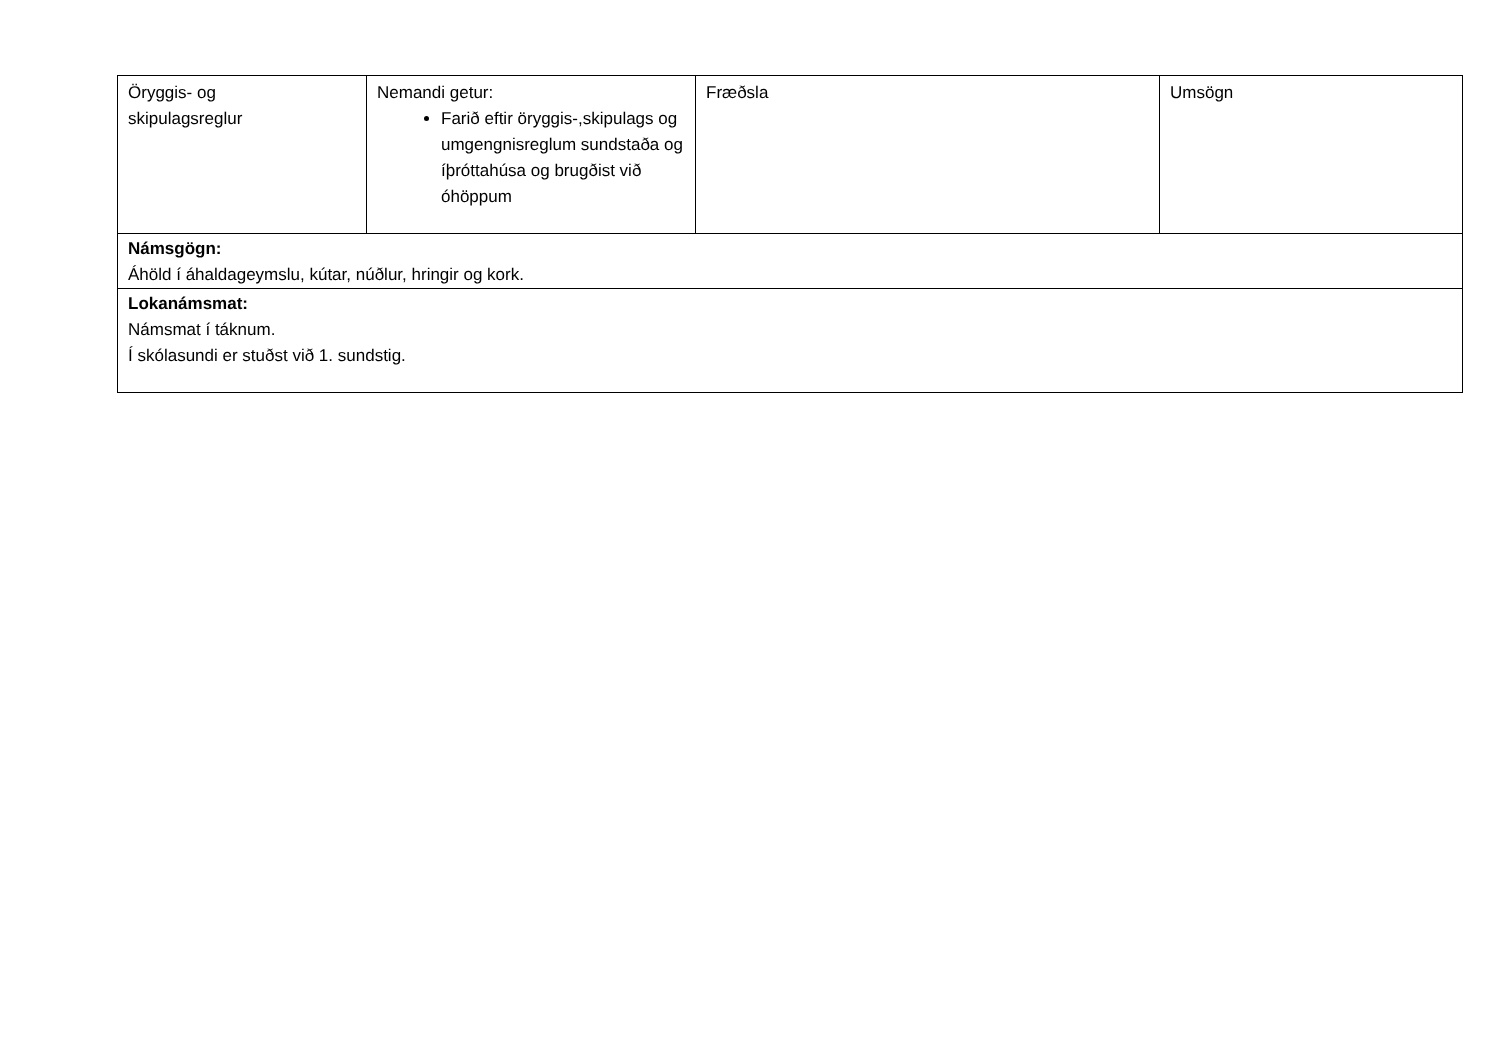| Öryggis- og skipulagsreglur | Nemandi getur: Farið eftir öryggis-,skipulags og umgengnisreglum sundstaða og íþróttahúsa og brugðist við óhöppum | Fræðsla | Umsögn |
| Námsgögn: Áhöld í áhaldageymslu, kútar, núðlur, hringir og kork. | | | |
| Lokanámsmat: Námsmat í táknum. Í skólasundi er stuðst við 1. sundstig. | | | |